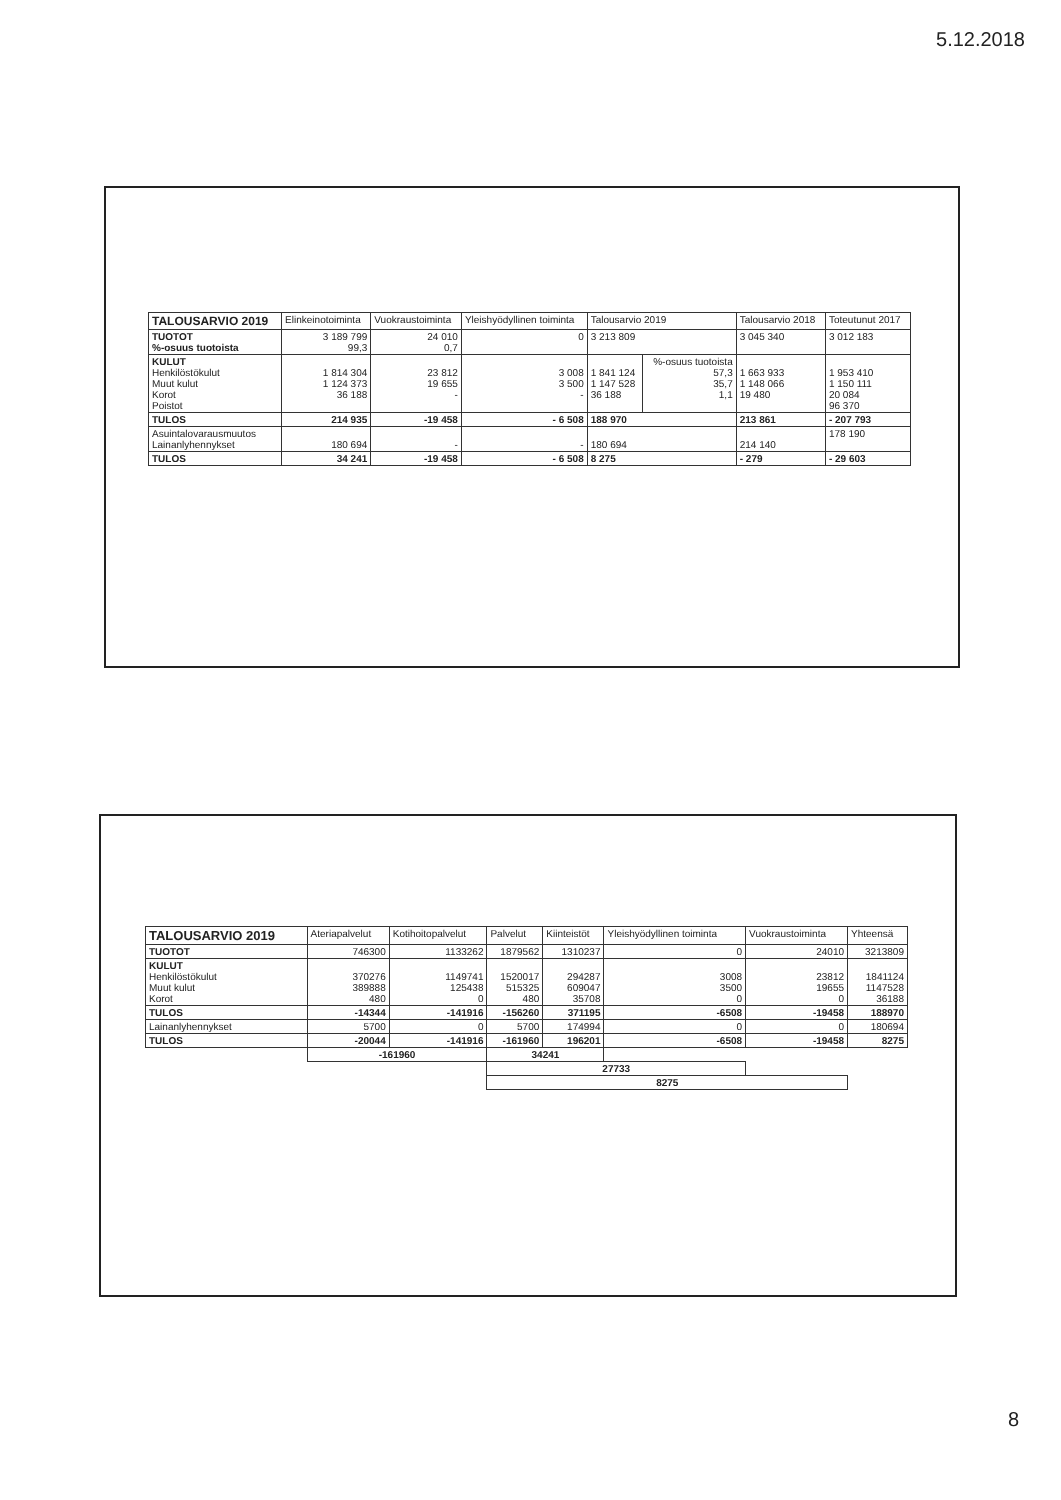5.12.2018
| TALOUSARVIO 2019 | Elinkeinotoiminta | Vuokraustoiminta | Yleishyödyllinen toiminta | Talousarvio 2019 | | Talousarvio 2018 | Toteutunut 2017 |
| --- | --- | --- | --- | --- | --- | --- | --- |
| TUOTOT %-osuus tuotoista | 3 189 799 99,3 | 24 010 0,7 | 0 | 3 213 809 | | 3 045 340 | 3 012 183 |
| KULUT Henkilöstökulut Muut kulut Korot Poistot | 1 814 304 1 124 373 36 188 | 23 812 19 655 - | 3 008 3 500 - | 1 841 124 1 147 528 36 188 | %-osuus tuotoista 57,3 35,7 1,1 | 1 663 933 1 148 066 19 480 | 1 953 410 1 150 111 20 084 96 370 |
| TULOS | 214 935 | -19 458 | - 6 508 | 188 970 | | 213 861 | - 207 793 |
| Asuintalovarausmuutos Lainanlyhennykset | 180 694 | - | - | 180 694 | | 214 140 | 178 190 |
| TULOS | 34 241 | -19 458 | - 6 508 | 8 275 | | - 279 | - 29 603 |
| TALOUSARVIO 2019 | Ateriapalvelut | Kotihoitopalvelut | Palvelut | Kiinteistöt | Yleishyödyllinen toiminta | Vuokraustoiminta | Yhteensä |
| --- | --- | --- | --- | --- | --- | --- | --- |
| TUOTOT | 746300 | 1133262 | 1879562 | 1310237 | 0 | 24010 | 3213809 |
| KULUT Henkilöstökulut Muut kulut Korot | 370276 389888 480 | 1149741 125438 0 | 1520017 515325 480 | 294287 609047 35708 | 3008 3500 0 | 23812 19655 0 | 1841124 1147528 36188 |
| TULOS | -14344 | -141916 | -156260 | 371195 | -6508 | -19458 | 188970 |
| Lainanlyhennykset | 5700 | 0 | 5700 | 174994 | 0 | 0 | 180694 |
| TULOS | -20044 | -141916 | -161960 | 196201 | -6508 | -19458 | 8275 |
| | -161960 | | 34241 | | | | |
| | | | 27733 | | | | |
| | | | 8275 | | | | |
8